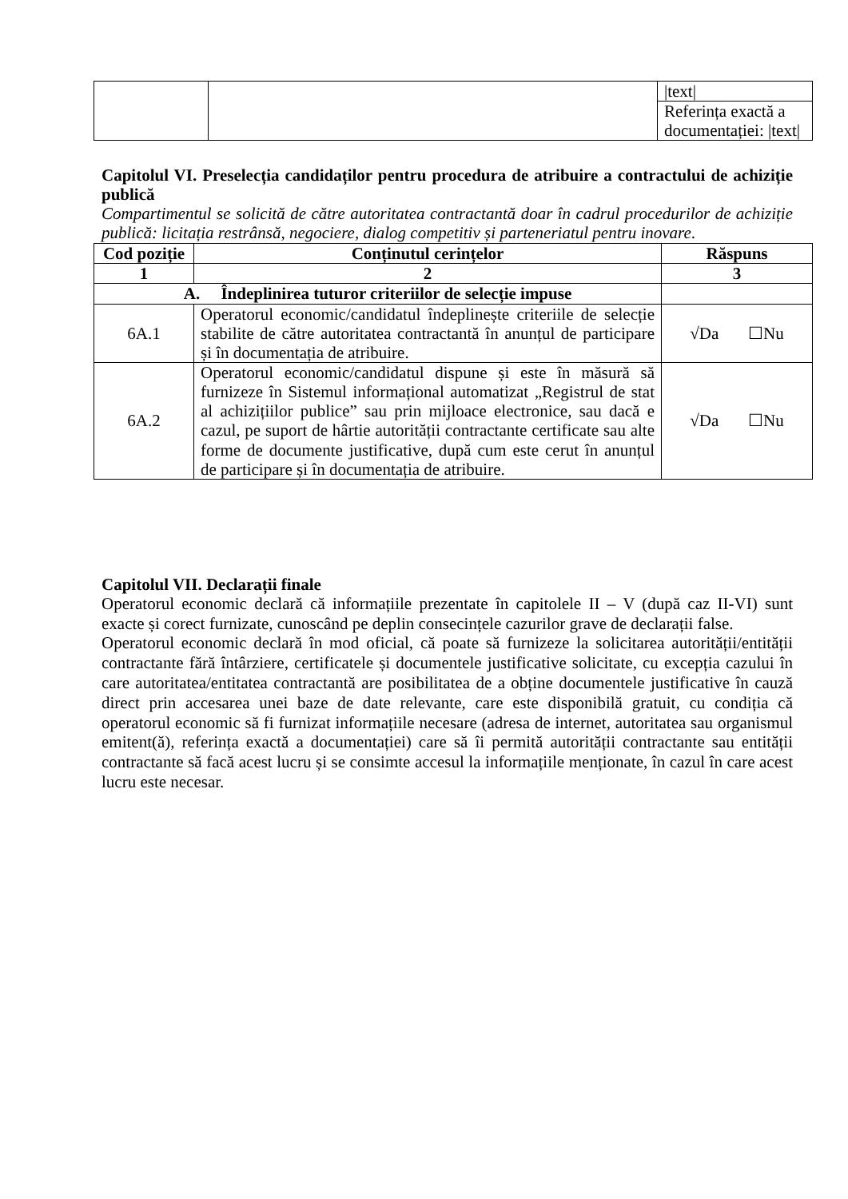| | | /text/ |
| | | Referința exactă a documentației: /text/ |
Capitolul VI. Preselecția candidaților pentru procedura de atribuire a contractului de achiziție publică
Compartimentul se solicită de către autoritatea contractantă doar în cadrul procedurilor de achiziție publică: licitația restrânsă, negociere, dialog competitiv și parteneriatul pentru inovare.
| Cod poziție | Conținutul cerințelor | Răspuns |
| --- | --- | --- |
| 1 | 2 | 3 |
| A. Îndeplinirea tuturor criteriilor de selecție impuse | | |
| 6A.1 | Operatorul economic/candidatul îndeplinește criteriile de selecție stabilite de către autoritatea contractantă în anunțul de participare și în documentația de atribuire. | √Da ☐Nu |
| 6A.2 | Operatorul economic/candidatul dispune și este în măsură să furnizeze în Sistemul informațional automatizat „Registrul de stat al achizițiilor publice” sau prin mijloace electronice, sau dacă e cazul, pe suport de hârtie autorității contractante certificate sau alte forme de documente justificative, după cum este cerut în anunțul de participare și în documentația de atribuire. | √Da ☐Nu |
Capitolul VII. Declarații finale
Operatorul economic declară că informațiile prezentate în capitolele II – V (după caz II-VI) sunt exacte și corect furnizate, cunoscând pe deplin consecințele cazurilor grave de declarații false.
Operatorul economic declară în mod oficial, că poate să furnizeze la solicitarea autorității/entității contractante fără întârziere, certificatele și documentele justificative solicitate, cu excepția cazului în care autoritatea/entitatea contractantă are posibilitatea de a obține documentele justificative în cauză direct prin accesarea unei baze de date relevante, care este disponibilă gratuit, cu condiția că operatorul economic să fi furnizat informațiile necesare (adresa de internet, autoritatea sau organismul emitent(ă), referința exactă a documentației) care să îi permită autorității contractante sau entității contractante să facă acest lucru și se consimte accesul la informațiile menționate, în cazul în care acest lucru este necesar.